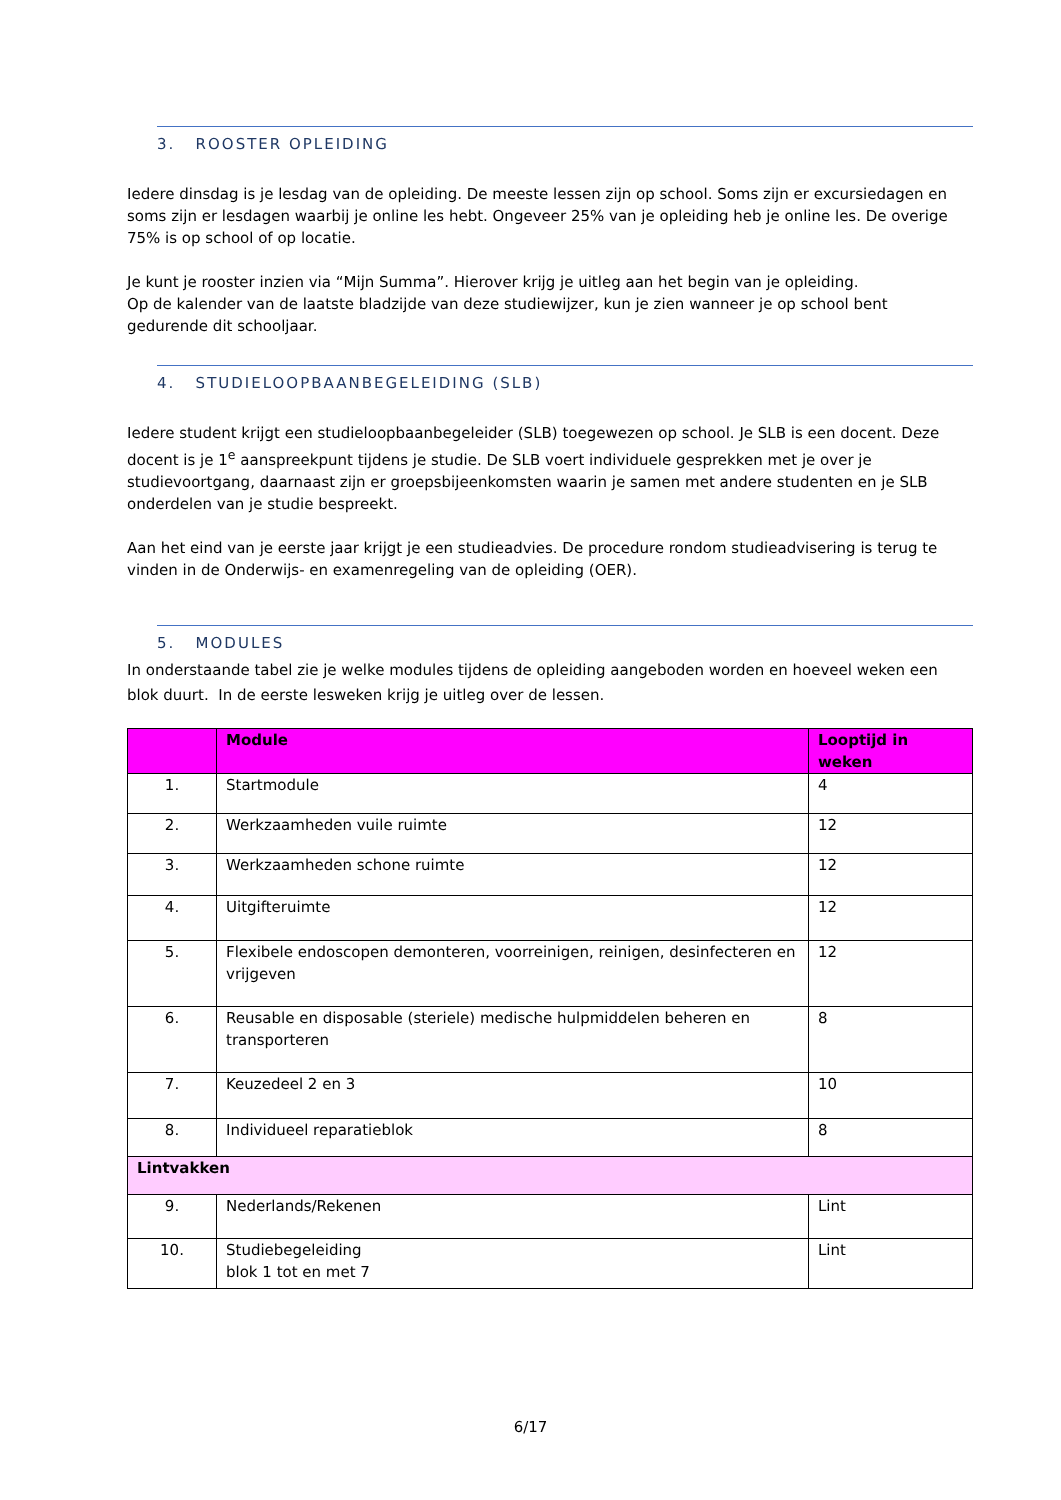3. ROOSTER OPLEIDING
Iedere dinsdag is je lesdag van de opleiding. De meeste lessen zijn op school. Soms zijn er excursiedagen en soms zijn er lesdagen waarbij je online les hebt. Ongeveer 25% van je opleiding heb je online les. De overige 75% is op school of op locatie.
Je kunt je rooster inzien via “Mijn Summa”. Hierover krijg je uitleg aan het begin van je opleiding.
Op de kalender van de laatste bladzijde van deze studiewijzer, kun je zien wanneer je op school bent gedurende dit schooljaar.
4. STUDIELOOPBAANBEGELEIDING (SLB)
Iedere student krijgt een studieloopbaanbegeleider (SLB) toegewezen op school. Je SLB is een docent. Deze docent is je 1<sup>e</sup> aanspreekpunt tijdens je studie. De SLB voert individuele gesprekken met je over je studievoortgang, daarnaast zijn er groepsbijeenkomsten waarin je samen met andere studenten en je SLB onderdelen van je studie bespreekt.
Aan het eind van je eerste jaar krijgt je een studieadvies. De procedure rondom studieadvisering is terug te vinden in de Onderwijs- en examenregeling van de opleiding (OER).
5. MODULES
In onderstaande tabel zie je welke modules tijdens de opleiding aangeboden worden en hoeveel weken een blok duurt. In de eerste lesweken krijg je uitleg over de lessen.
| | Module | Looptijd in weken |
| 1. | Startmodule | 4 |
| 2. | Werkzaamheden vuile ruimte | 12 |
| 3. | Werkzaamheden schone ruimte | 12 |
| 4. | Uitgifteruimte | 12 |
| 5. | Flexibele endoscopen demonteren, voorreinigen, reinigen, desinfecteren en vrijgeven | 12 |
| 6. | Reusable en disposable (steriele) medische hulpmiddelen beheren en transporteren | 8 |
| 7. | Keuzedeel 2 en 3 | 10 |
| 8. | Individueel reparatieblok | 8 |
| Lintvakken | | |
| 9. | Nederlands/Rekenen | Lint |
| 10. | Studiebegeleiding blok 1 tot en met 7 | Lint |
6/17